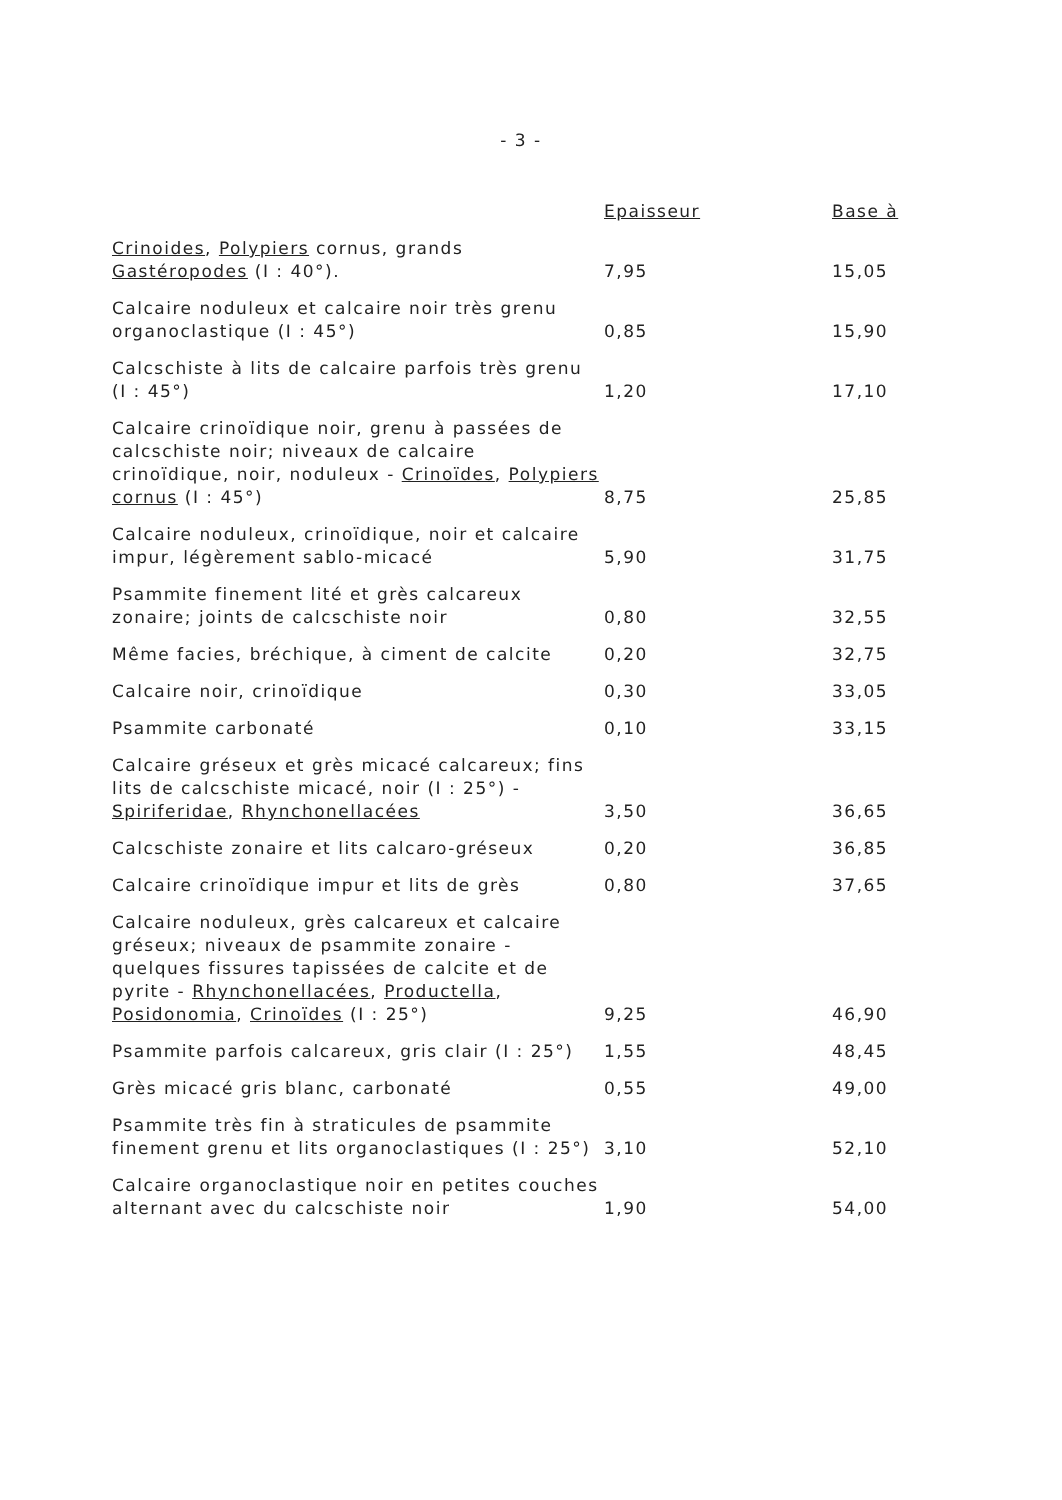- 3 -
| | Epaisseur | Base à |
| --- | --- | --- |
| Crinoides , Polypiers cornus, grands Gastéropodes (I : 40°). | 7,95 | 15,05 |
| Calcaire noduleux et calcaire noir très grenu organoclastique (I : 45°) | 0,85 | 15,90 |
| Calcschiste à lits de calcaire parfois très grenu (I : 45°) | 1,20 | 17,10 |
| Calcaire crinoïdique noir, grenu à passées de calcschiste noir; niveaux de calcaire crinoïdique, noir, noduleux - Crinoïdes , Polypiers cornus (I : 45°) | 8,75 | 25,85 |
| Calcaire noduleux, crinoïdique, noir et calcaire impur, légèrement sablo-micacé | 5,90 | 31,75 |
| Psammite finement lité et grès calcareux zonaire; joints de calcschiste noir | 0,80 | 32,55 |
| Même facies, bréchique, à ciment de calcite | 0,20 | 32,75 |
| Calcaire noir, crinoïdique | 0,30 | 33,05 |
| Psammite carbonaté | 0,10 | 33,15 |
| Calcaire gréseux et grès micacé calcareux; fins lits de calcschiste micacé, noir (I : 25°) - Spiriferidae , Rhynchonellacées | 3,50 | 36,65 |
| Calcschiste zonaire et lits calcaro-gréseux | 0,20 | 36,85 |
| Calcaire crinoïdique impur et lits de grès | 0,80 | 37,65 |
| Calcaire noduleux, grès calcareux et calcaire gréseux; niveaux de psammite zonaire - quelques fissures tapissées de calcite et de pyrite - Rhynchonellacées , Productella , Posidonomia , Crinoïdes (I : 25°) | 9,25 | 46,90 |
| Psammite parfois calcareux, gris clair (I : 25°) | 1,55 | 48,45 |
| Grès micacé gris blanc, carbonaté | 0,55 | 49,00 |
| Psammite très fin à straticules de psammite finement grenu et lits organoclastiques (I : 25°) | 3,10 | 52,10 |
| Calcaire organoclastique noir en petites couches alternant avec du calcschiste noir | 1,90 | 54,00 |